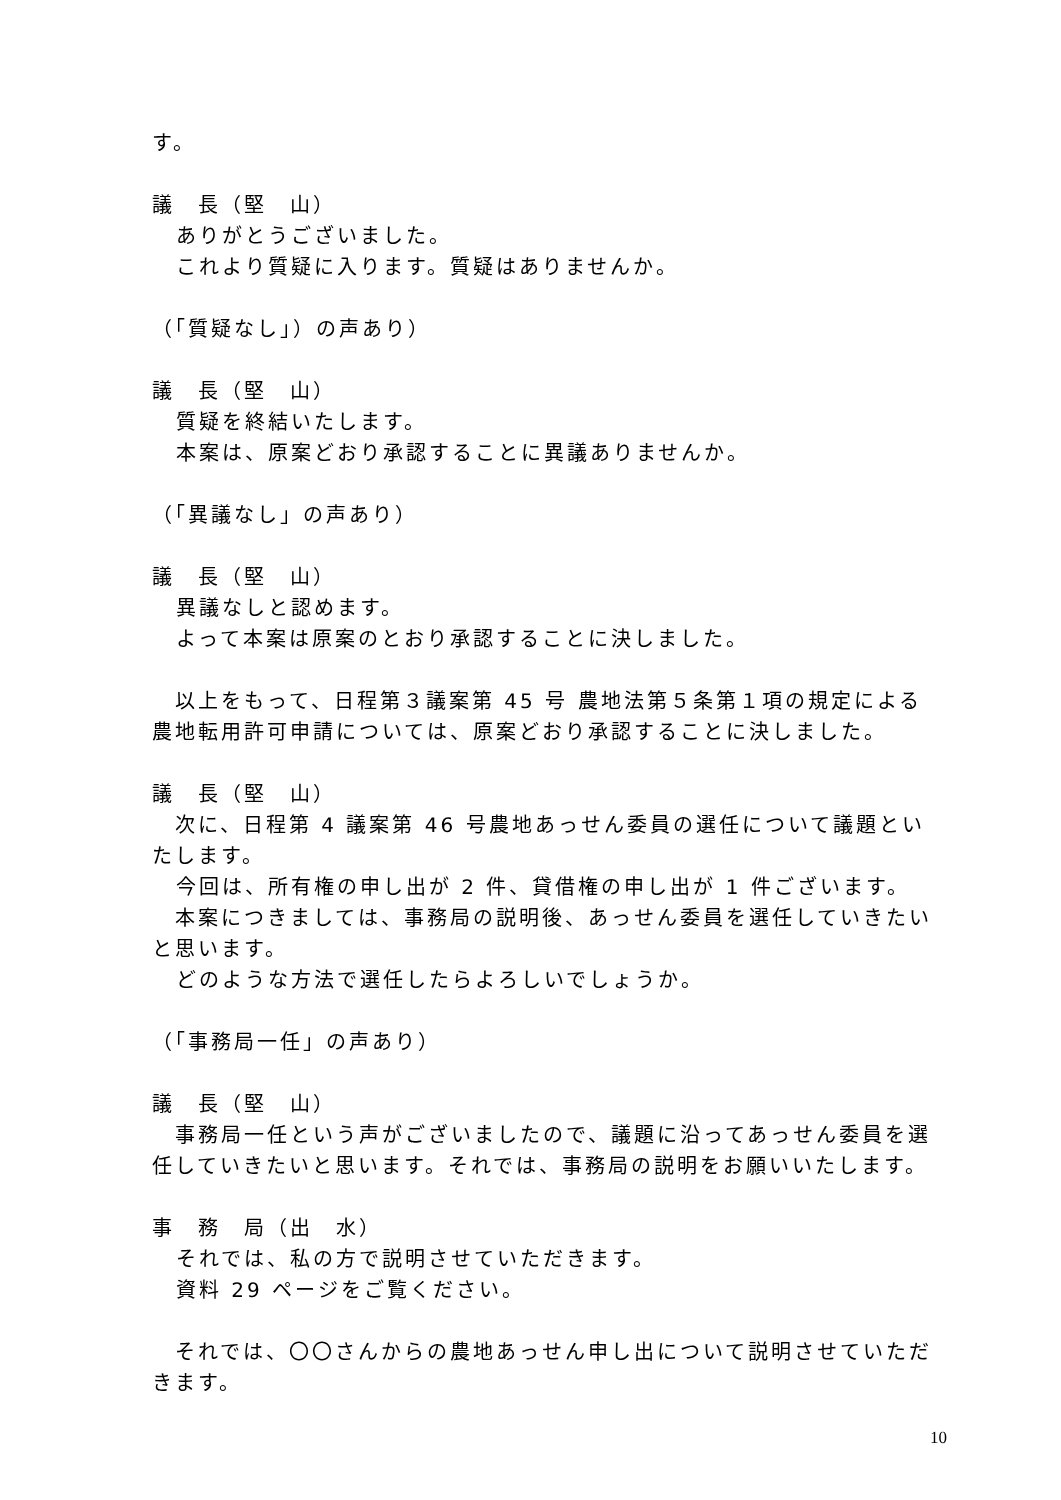す。
議　長（堅　山）
ありがとうございました。
これより質疑に入ります。質疑はありませんか。
（「質疑なし」）の声あり）
議　長（堅　山）
質疑を終結いたします。
本案は、原案どおり承認することに異議ありませんか。
（「異議なし」の声あり）
議　長（堅　山）
異議なしと認めます。
よって本案は原案のとおり承認することに決しました。
　以上をもって、日程第３議案第 45 号 農地法第５条第１項の規定による農地転用許可申請については、原案どおり承認することに決しました。
議　長（堅　山）
　次に、日程第 4 議案第 46 号農地あっせん委員の選任について議題といたします。
今回は、所有権の申し出が 2 件、貸借権の申し出が 1 件ございます。
　本案につきましては、事務局の説明後、あっせん委員を選任していきたいと思います。
どのような方法で選任したらよろしいでしょうか。
（「事務局一任」の声あり）
議　長（堅　山）
　事務局一任という声がございましたので、議題に沿ってあっせん委員を選任していきたいと思います。それでは、事務局の説明をお願いいたします。
事　務　局（出　水）
それでは、私の方で説明させていただきます。
資料 29 ページをご覧ください。
　それでは、〇〇さんからの農地あっせん申し出について説明させていただきます。
10